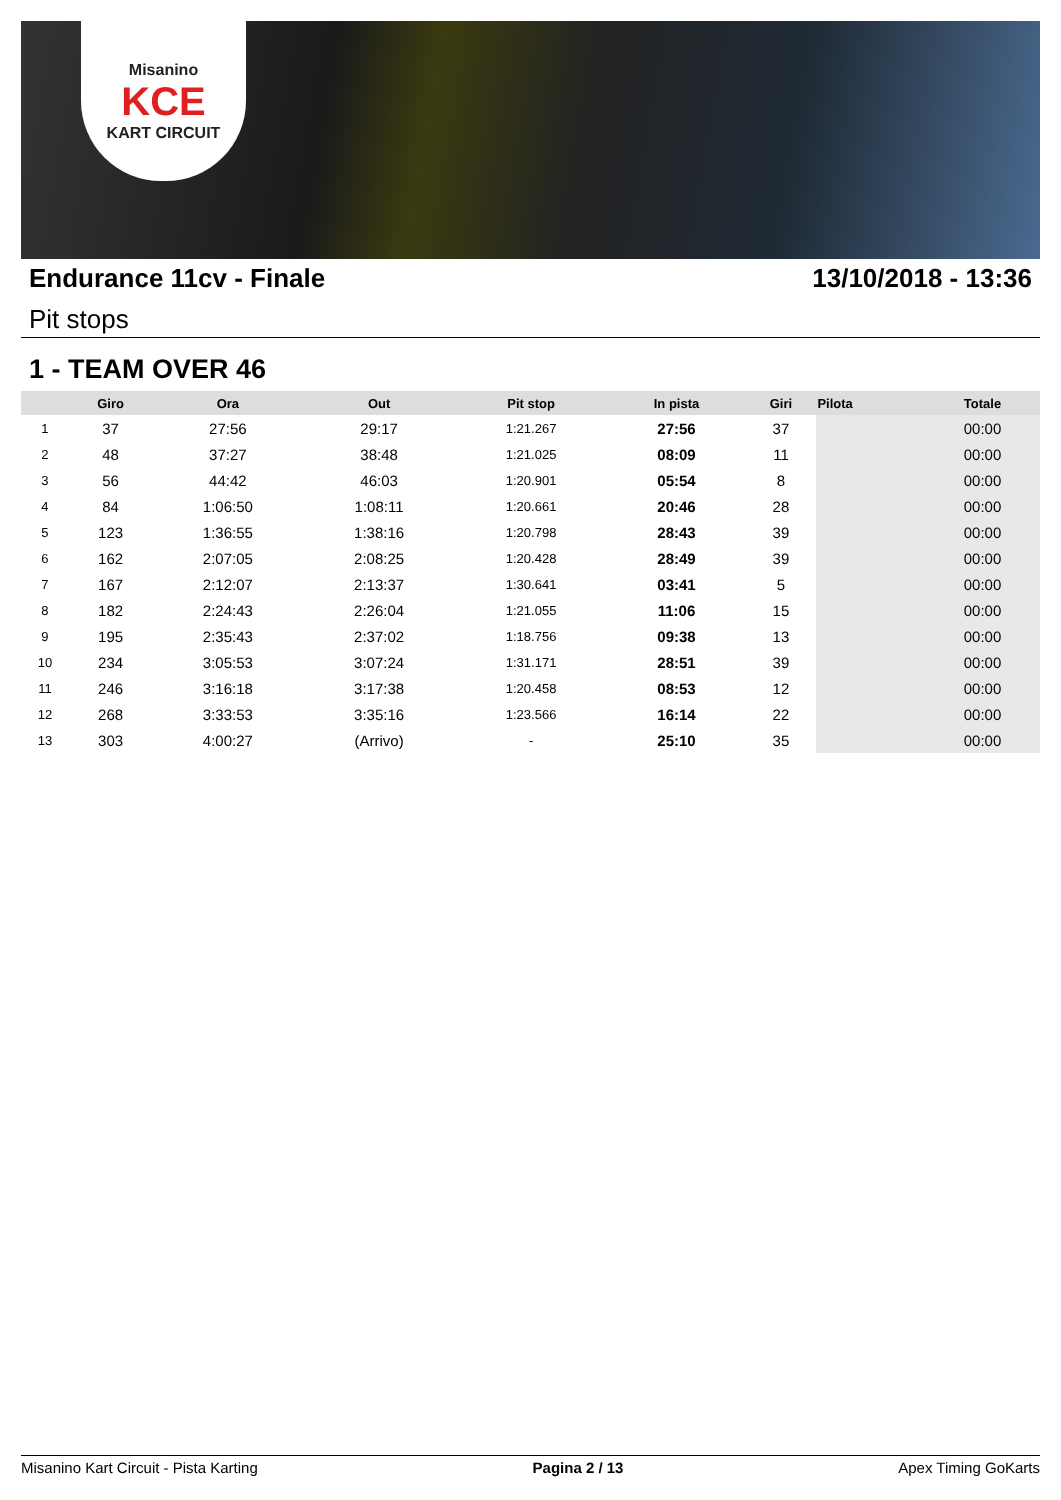Misanino
KCE
KART CIRCUIT
Endurance 11cv - Finale 13/10/2018 - 13:36
Pit stops
1 - TEAM OVER 46
| | Giro | Ora | Out | Pit stop | In pista | Giri | Pilota | Totale |
| --- | --- | --- | --- | --- | --- | --- | --- | --- |
| 1 | 37 | 27:56 | 29:17 | 1:21.267 | 27:56 | 37 | | 00:00 |
| 2 | 48 | 37:27 | 38:48 | 1:21.025 | 08:09 | 11 | | 00:00 |
| 3 | 56 | 44:42 | 46:03 | 1:20.901 | 05:54 | 8 | | 00:00 |
| 4 | 84 | 1:06:50 | 1:08:11 | 1:20.661 | 20:46 | 28 | | 00:00 |
| 5 | 123 | 1:36:55 | 1:38:16 | 1:20.798 | 28:43 | 39 | | 00:00 |
| 6 | 162 | 2:07:05 | 2:08:25 | 1:20.428 | 28:49 | 39 | | 00:00 |
| 7 | 167 | 2:12:07 | 2:13:37 | 1:30.641 | 03:41 | 5 | | 00:00 |
| 8 | 182 | 2:24:43 | 2:26:04 | 1:21.055 | 11:06 | 15 | | 00:00 |
| 9 | 195 | 2:35:43 | 2:37:02 | 1:18.756 | 09:38 | 13 | | 00:00 |
| 10 | 234 | 3:05:53 | 3:07:24 | 1:31.171 | 28:51 | 39 | | 00:00 |
| 11 | 246 | 3:16:18 | 3:17:38 | 1:20.458 | 08:53 | 12 | | 00:00 |
| 12 | 268 | 3:33:53 | 3:35:16 | 1:23.566 | 16:14 | 22 | | 00:00 |
| 13 | 303 | 4:00:27 | (Arrivo) | - | 25:10 | 35 | | 00:00 |
Misanino Kart Circuit - Pista Karting Pagina 2 / 13 Apex Timing GoKarts